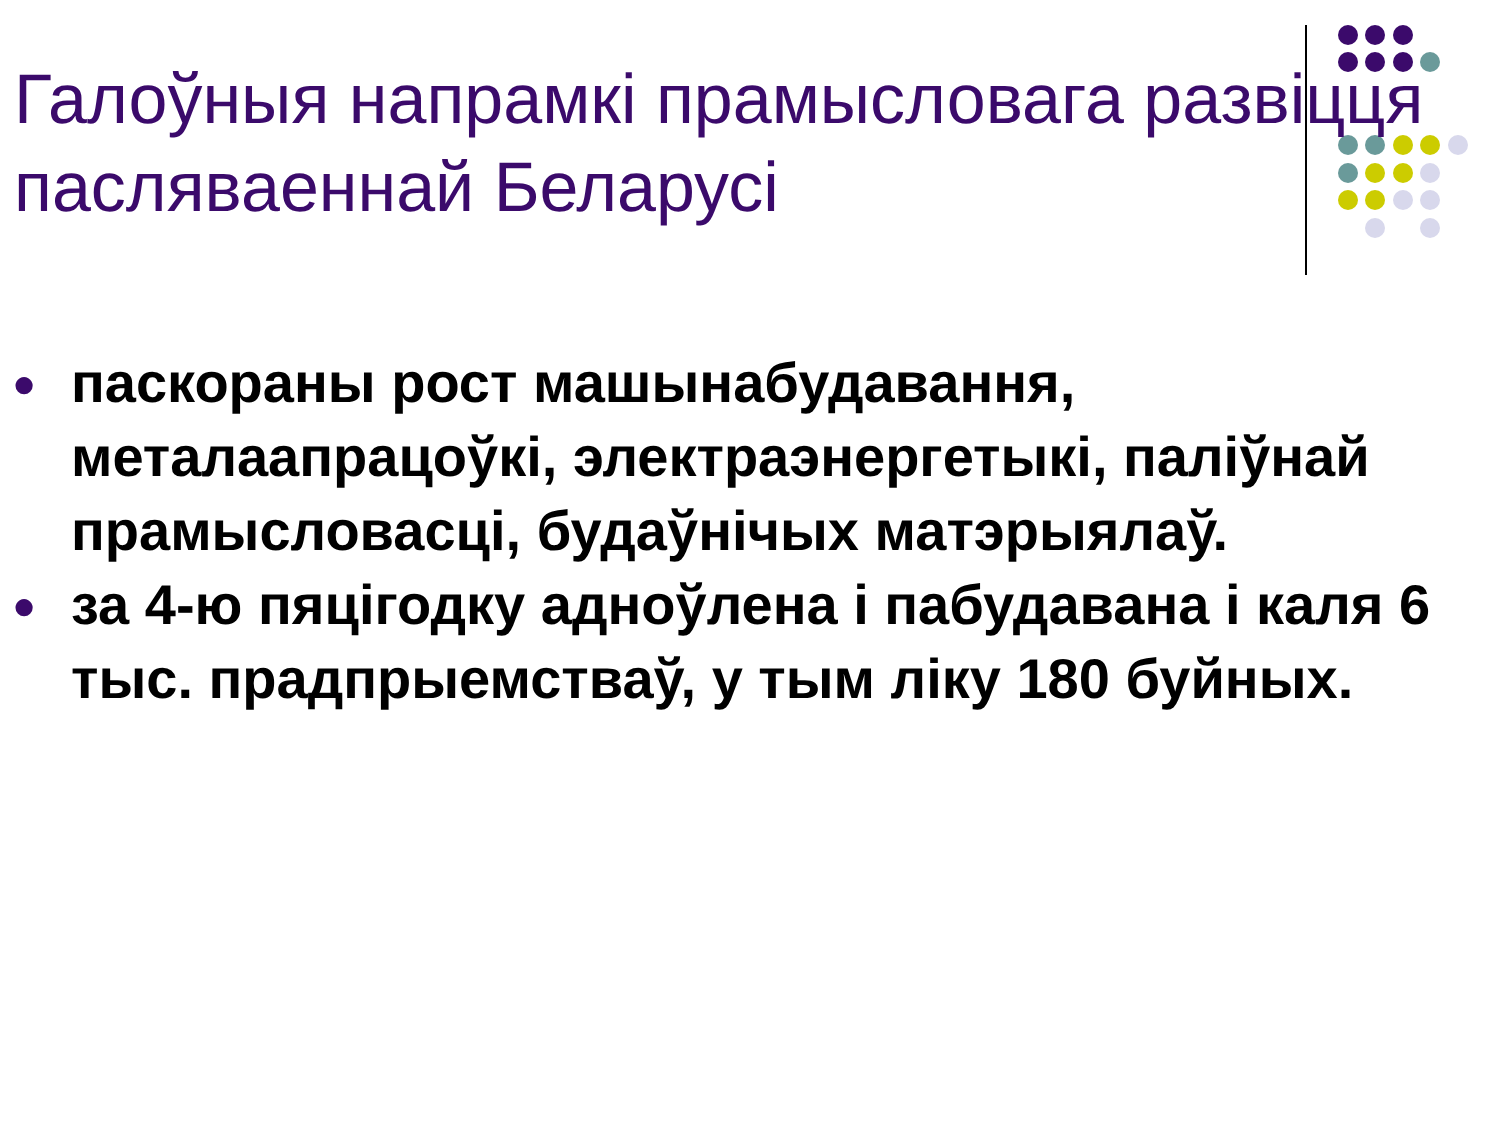Галоўныя напрамкі прамысловага развіцця пасляваеннай Беларусі
● паскораны рост машынабудавання, металаапрацоўкі, электраэнергетыкі, паліўнай прамысловасці, будаўнічых матэрыялаў.
● за 4-ю пяцігодку адноўлена і пабудавана і каля 6 тыс. прадпрыемстваў, у тым ліку 180 буйных.